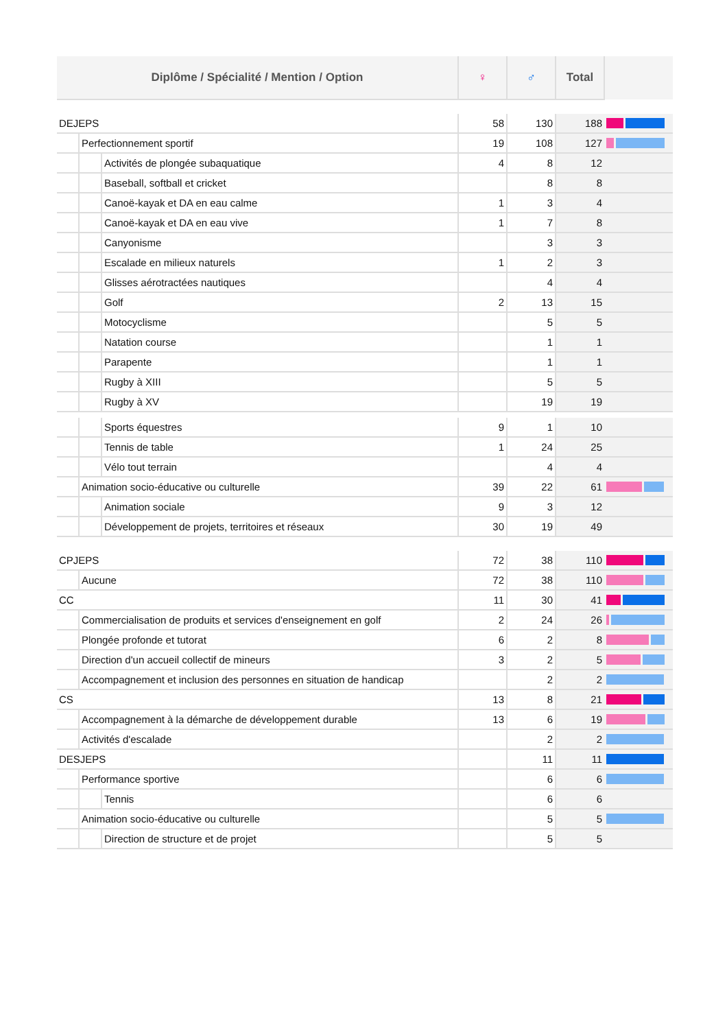| Diplôme / Spécialité / Mention / Option | | | ♀ | ♂ | Total | |
| DEJEPS | | | 58 | 130 | 188 | |
| | Perfectionnement sportif | | 19 | 108 | 127 | |
| | | Activités de plongée subaquatique | 4 | 8 | 12 | |
| | | Baseball, softball et cricket | | 8 | 8 | |
| | | Canoë-kayak et DA en eau calme | 1 | 3 | 4 | |
| | | Canoë-kayak et DA en eau vive | 1 | 7 | 8 | |
| | | Canyonisme | | 3 | 3 | |
| | | Escalade en milieux naturels | 1 | 2 | 3 | |
| | | Glisses aérotractées nautiques | | 4 | 4 | |
| | | Golf | 2 | 13 | 15 | |
| | | Motocyclisme | | 5 | 5 | |
| | | Natation course | | 1 | 1 | |
| | | Parapente | | 1 | 1 | |
| | | Rugby à XIII | | 5 | 5 | |
| | | Rugby à XV | | 19 | 19 | |
| | | Sports équestres | 9 | 1 | 10 | |
| | | Tennis de table | 1 | 24 | 25 | |
| | | Vélo tout terrain | | 4 | 4 | |
| | Animation socio-éducative ou culturelle | | 39 | 22 | 61 | |
| | | Animation sociale | 9 | 3 | 12 | |
| | | Développement de projets, territoires et réseaux | 30 | 19 | 49 | |
| CPJEPS | | | 72 | 38 | 110 | |
| | Aucune | | 72 | 38 | 110 | |
| CC | | | 11 | 30 | 41 | |
| | Commercialisation de produits et services d'enseignement en golf | | 2 | 24 | 26 | |
| | Plongée profonde et tutorat | | 6 | 2 | 8 | |
| | Direction d'un accueil collectif de mineurs | | 3 | 2 | 5 | |
| | Accompagnement et inclusion des personnes en situation de handicap | | | 2 | 2 | |
| CS | | | 13 | 8 | 21 | |
| | Accompagnement à la démarche de développement durable | | 13 | 6 | 19 | |
| | Activités d'escalade | | | 2 | 2 | |
| DESJEPS | | | | 11 | 11 | |
| | Performance sportive | | | 6 | 6 | |
| | | Tennis | | 6 | 6 | |
| | Animation socio-éducative ou culturelle | | | 5 | 5 | |
| | | Direction de structure et de projet | | 5 | 5 | |